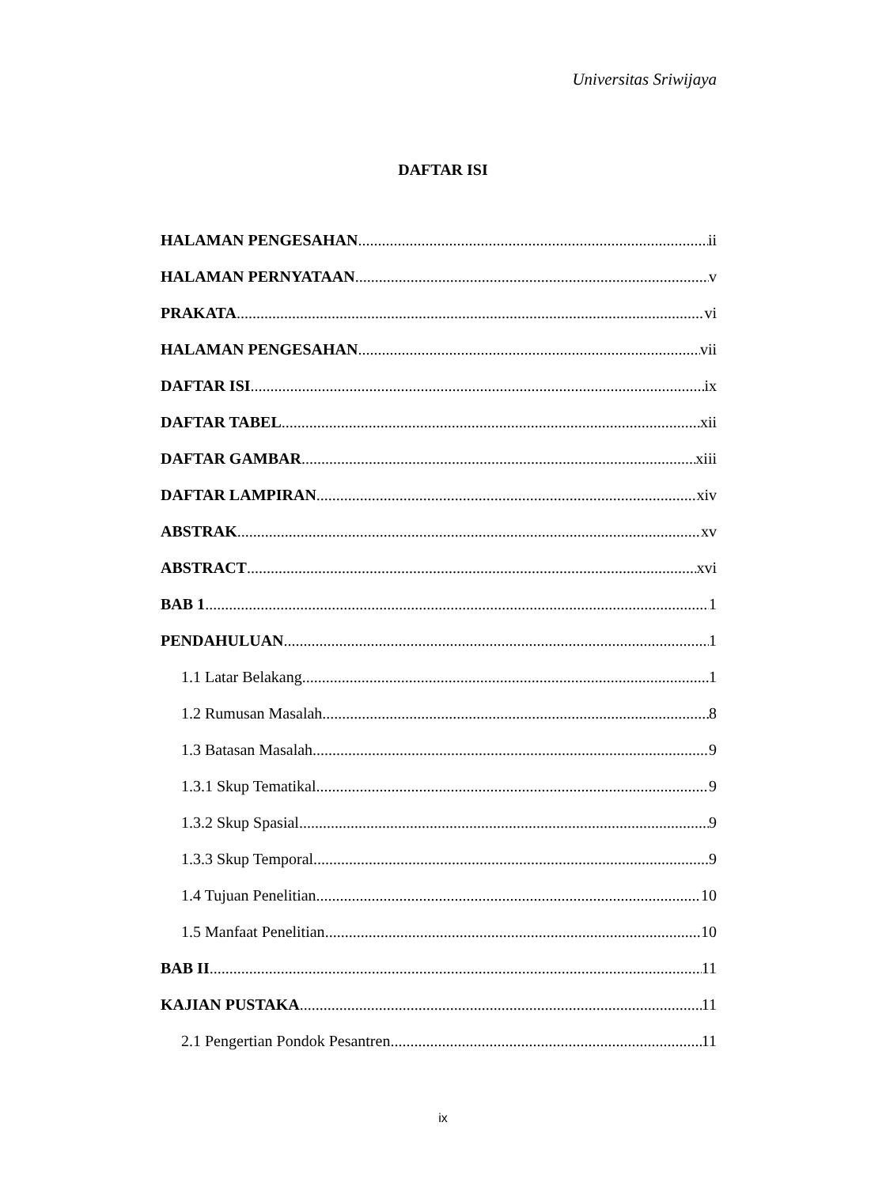Universitas Sriwijaya
DAFTAR ISI
HALAMAN PENGESAHAN ii
HALAMAN PERNYATAAN v
PRAKATA vi
HALAMAN PENGESAHAN vii
DAFTAR ISI ix
DAFTAR TABEL xii
DAFTAR GAMBAR xiii
DAFTAR LAMPIRAN xiv
ABSTRAK xv
ABSTRACT xvi
BAB 1 1
PENDAHULUAN 1
1.1 Latar Belakang 1
1.2 Rumusan Masalah 8
1.3 Batasan Masalah 9
1.3.1 Skup Tematikal 9
1.3.2 Skup Spasial 9
1.3.3 Skup Temporal 9
1.4 Tujuan Penelitian 10
1.5 Manfaat Penelitian 10
BAB II 11
KAJIAN PUSTAKA 11
2.1 Pengertian Pondok Pesantren 11
ix